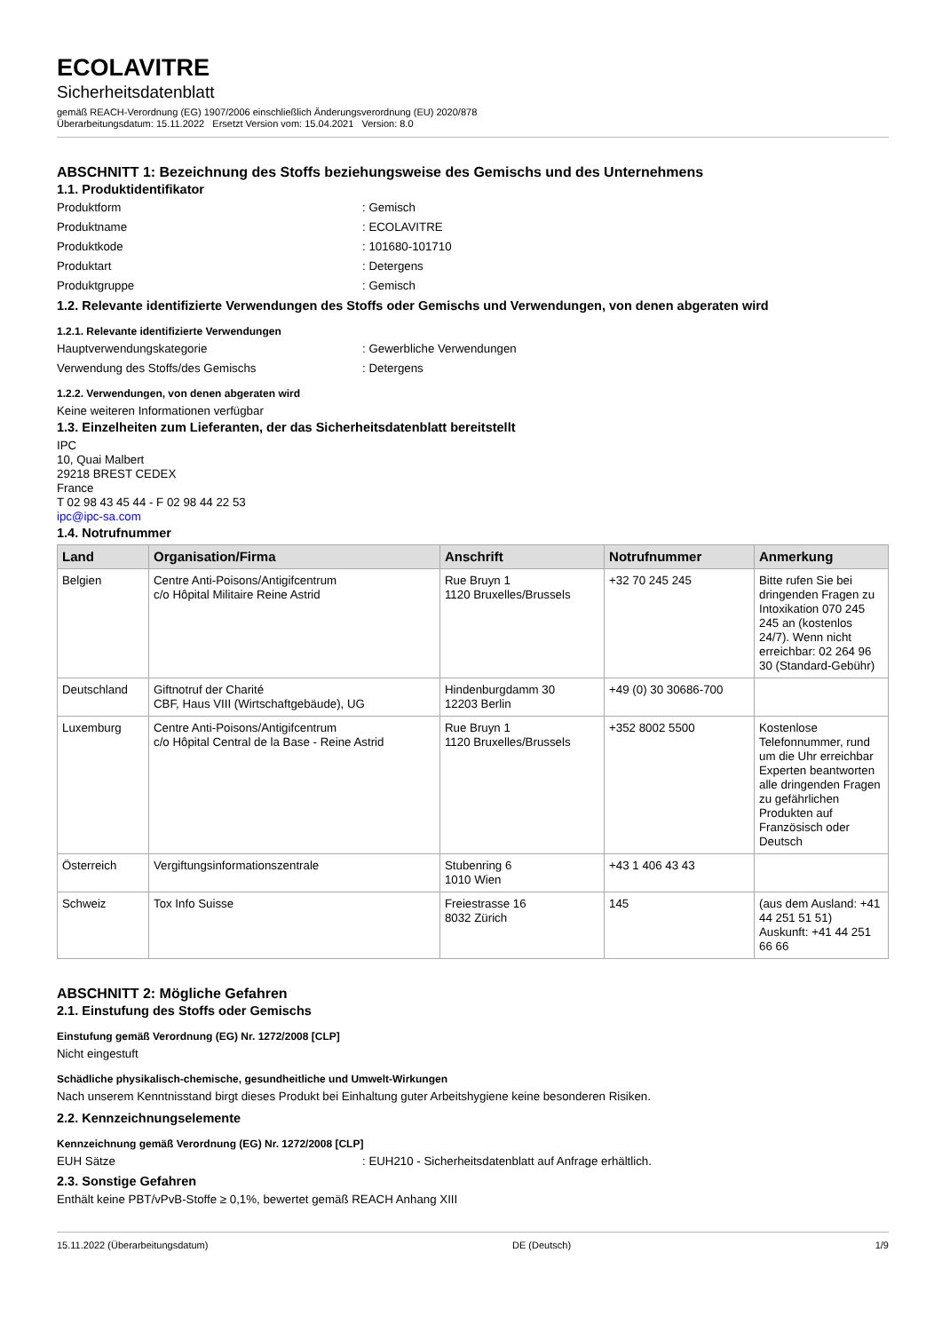ECOLAVITRE
Sicherheitsdatenblatt
gemäß REACH-Verordnung (EG) 1907/2006 einschließlich Änderungsverordnung (EU) 2020/878
Überarbeitungsdatum: 15.11.2022 Ersetzt Version vom: 15.04.2021 Version: 8.0
ABSCHNITT 1: Bezeichnung des Stoffs beziehungsweise des Gemischs und des Unternehmens
1.1. Produktidentifikator
Produktform : Gemisch
Produktname : ECOLAVITRE
Produktkode : 101680-101710
Produktart : Detergens
Produktgruppe : Gemisch
1.2. Relevante identifizierte Verwendungen des Stoffs oder Gemischs und Verwendungen, von denen abgeraten wird
1.2.1. Relevante identifizierte Verwendungen
Hauptverwendungskategorie : Gewerbliche Verwendungen
Verwendung des Stoffs/des Gemischs : Detergens
1.2.2. Verwendungen, von denen abgeraten wird
Keine weiteren Informationen verfügbar
1.3. Einzelheiten zum Lieferanten, der das Sicherheitsdatenblatt bereitstellt
IPC
10, Quai Malbert
29218 BREST CEDEX
France
T 02 98 43 45 44 - F 02 98 44 22 53
ipc@ipc-sa.com
1.4. Notrufnummer
| Land | Organisation/Firma | Anschrift | Notrufnummer | Anmerkung |
| --- | --- | --- | --- | --- |
| Belgien | Centre Anti-Poisons/Antigifcentrum c/o Hôpital Militaire Reine Astrid | Rue Bruyn 1 1120 Bruxelles/Brussels | +32 70 245 245 | Bitte rufen Sie bei dringenden Fragen zu Intoxikation 070 245 245 an (kostenlos 24/7). Wenn nicht erreichbar: 02 264 96 30 (Standard-Gebühr) |
| Deutschland | Giftnotruf der Charité CBF, Haus VIII (Wirtschaftgebäude), UG | Hindenburgdamm 30 12203 Berlin | +49 (0) 30 30686-700 | |
| Luxemburg | Centre Anti-Poisons/Antigifcentrum c/o Hôpital Central de la Base - Reine Astrid | Rue Bruyn 1 1120 Bruxelles/Brussels | +352 8002 5500 | Kostenlose Telefonnummer, rund um die Uhr erreichbar Experten beantworten alle dringenden Fragen zu gefährlichen Produkten auf Französisch oder Deutsch |
| Österreich | Vergiftungsinformationszentrale | Stubenring 6 1010 Wien | +43 1 406 43 43 | |
| Schweiz | Tox Info Suisse | Freiestrasse 16 8032 Zürich | 145 | (aus dem Ausland: +41 44 251 51 51) Auskunft: +41 44 251 66 66 |
ABSCHNITT 2: Mögliche Gefahren
2.1. Einstufung des Stoffs oder Gemischs
Einstufung gemäß Verordnung (EG) Nr. 1272/2008 [CLP]
Nicht eingestuft
Schädliche physikalisch-chemische, gesundheitliche und Umwelt-Wirkungen
Nach unserem Kenntnisstand birgt dieses Produkt bei Einhaltung guter Arbeitshygiene keine besonderen Risiken.
2.2. Kennzeichnungselemente
Kennzeichnung gemäß Verordnung (EG) Nr. 1272/2008 [CLP]
EUH Sätze : EUH210 - Sicherheitsdatenblatt auf Anfrage erhältlich.
2.3. Sonstige Gefahren
Enthält keine PBT/vPvB-Stoffe ≥ 0,1%, bewertet gemäß REACH Anhang XIII
15.11.2022 (Überarbeitungsdatum) DE (Deutsch) 1/9